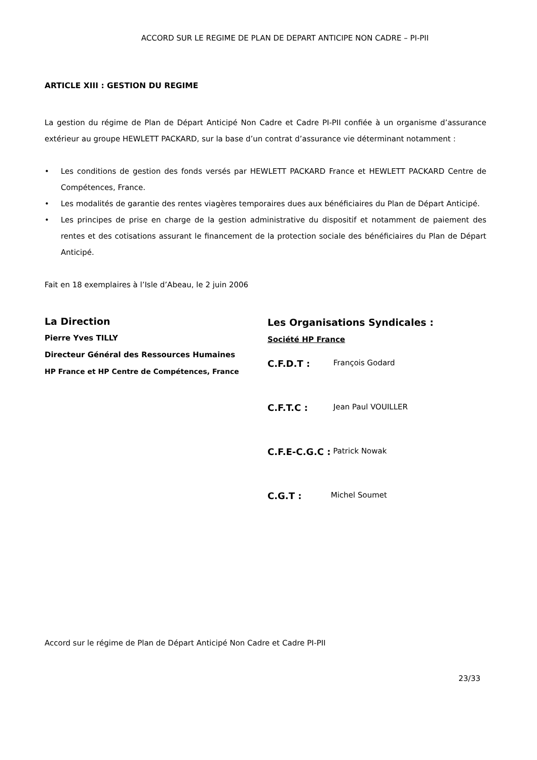ACCORD SUR LE REGIME DE PLAN DE DEPART ANTICIPE NON CADRE – PI-PII
ARTICLE XIII : GESTION DU REGIME
La gestion du régime de Plan de Départ Anticipé Non Cadre et Cadre PI-PII confiée à un organisme d’assurance extérieur au groupe HEWLETT PACKARD, sur la base d’un contrat d’assurance vie déterminant notamment :
• Les conditions de gestion des fonds versés par HEWLETT PACKARD France et HEWLETT PACKARD Centre de Compétences, France.
• Les modalités de garantie des rentes viagères temporaires dues aux bénéficiaires du Plan de Départ Anticipé.
• Les principes de prise en charge de la gestion administrative du dispositif et notamment de paiement des rentes et des cotisations assurant le financement de la protection sociale des bénéficiaires du Plan de Départ Anticipé.
Fait en 18 exemplaires à l’Isle d’Abeau, le 2 juin 2006
La Direction
Pierre Yves TILLY
Directeur Général des Ressources Humaines
HP France et HP Centre de Compétences, France
Les Organisations Syndicales :
Société HP France
C.F.D.T : François Godard
C.F.T.C : Jean Paul VOUILLER
C.F.E-C.G.C : Patrick Nowak
C.G.T : Michel Soumet
Accord sur le régime de Plan de Départ Anticipé Non Cadre et Cadre PI-PII
23/33